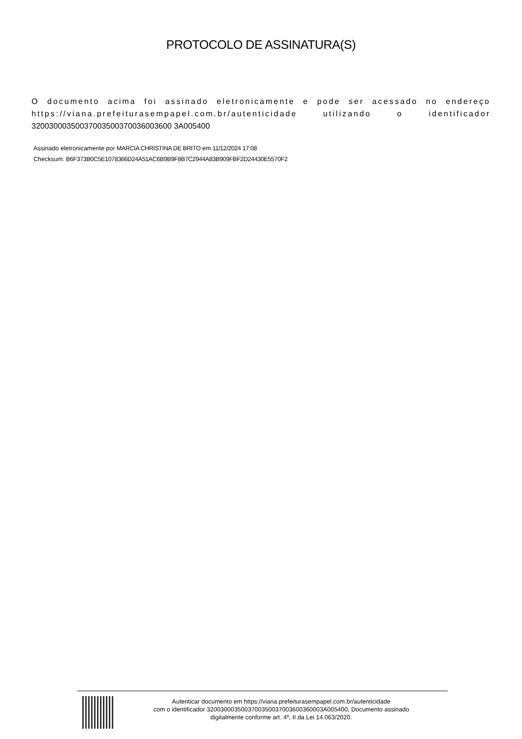PROTOCOLO DE ASSINATURA(S)
O documento acima foi assinado eletronicamente e pode ser acessado no endereço https://viana.prefeiturasempapel.com.br/autenticidade utilizando o identificador 32003000350037003500370036003600 3A005400
Assinado eletronicamente por MARCIA CHRISTINA DE BRITO em 11/12/2024 17:08
Checksum: B6F373B0C5E1078366D24A51AC6B9B9F8B7C2944A83B909FBF2D24430E5570F2
Autenticar documento em https://viana.prefeiturasempapel.com.br/autenticidade
com o identificador 3200300035003700350037003600360003A005400, Documento assinado
digitalmente conforme art. 4º, II da Lei 14.063/2020.